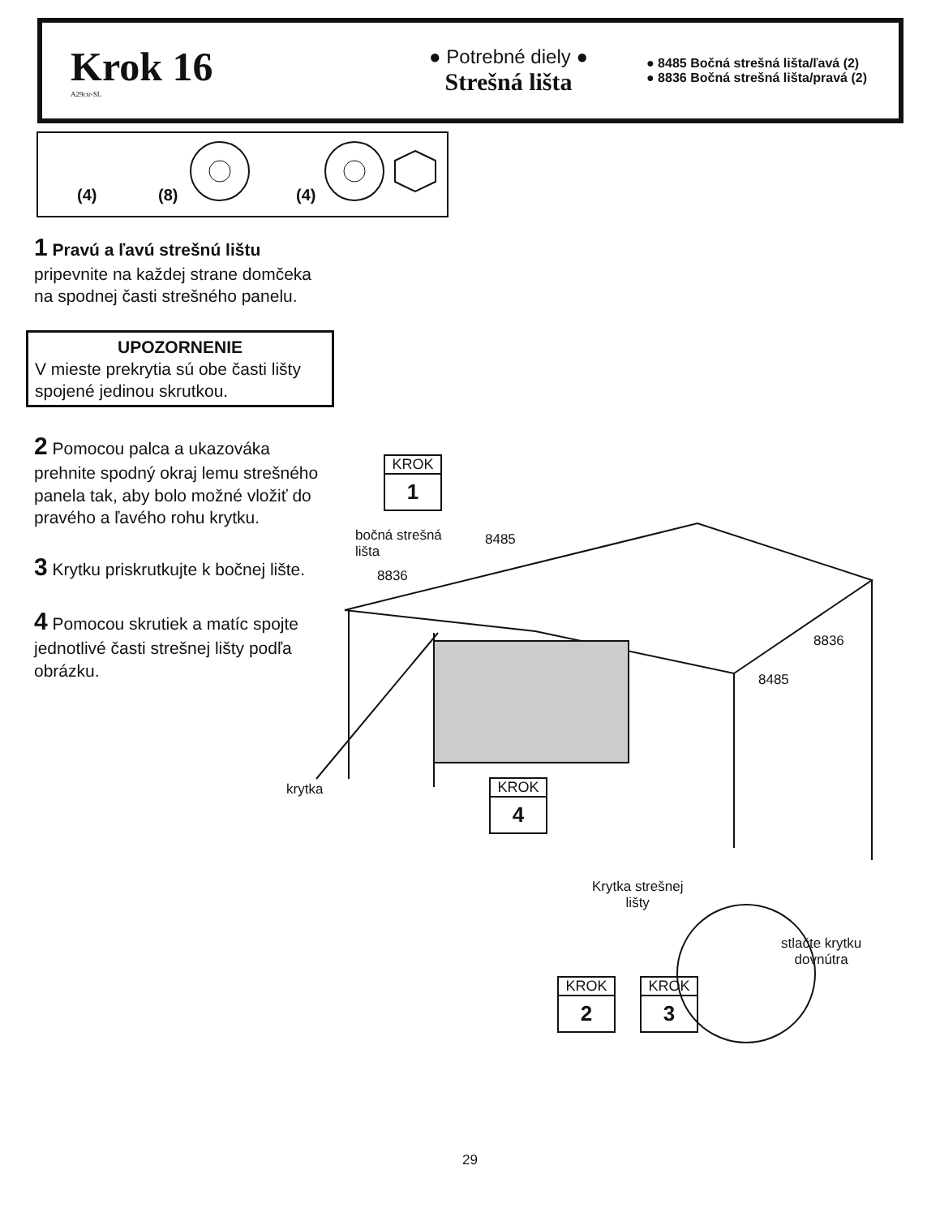Krok 16
A29ctr-SL
● Potrebné diely ●
Strešná lišta
● 8485 Bočná strešná lišta/ľavá (2)
● 8836 Bočná strešná lišta/pravá (2)
(4) (8) (4)
1 Pravú a ľavú strešnú lištu pripevnite na každej strane domčeka na spodnej časti strešného panelu.
UPOZORNENIE
V mieste prekrytia sú obe časti lišty spojené jedinou skrutkou.
2 Pomocou palca a ukazováka prehnite spodný okraj lemu strešného panela tak, aby bolo možné vložiť do pravého a ľavého rohu krytku.
3 Krytku priskrutkujte k bočnej lište.
4 Pomocou skrutiek a matíc spojte jednotlivé časti strešnej lišty podľa obrázku.
KROK
1
KROK
4
KROK
2
KROK
3
bočná strešná
lišta
8485
8836
8836
8485
krytka
Krytka strešnej
lišty
stlačte krytku
dovnútra
29